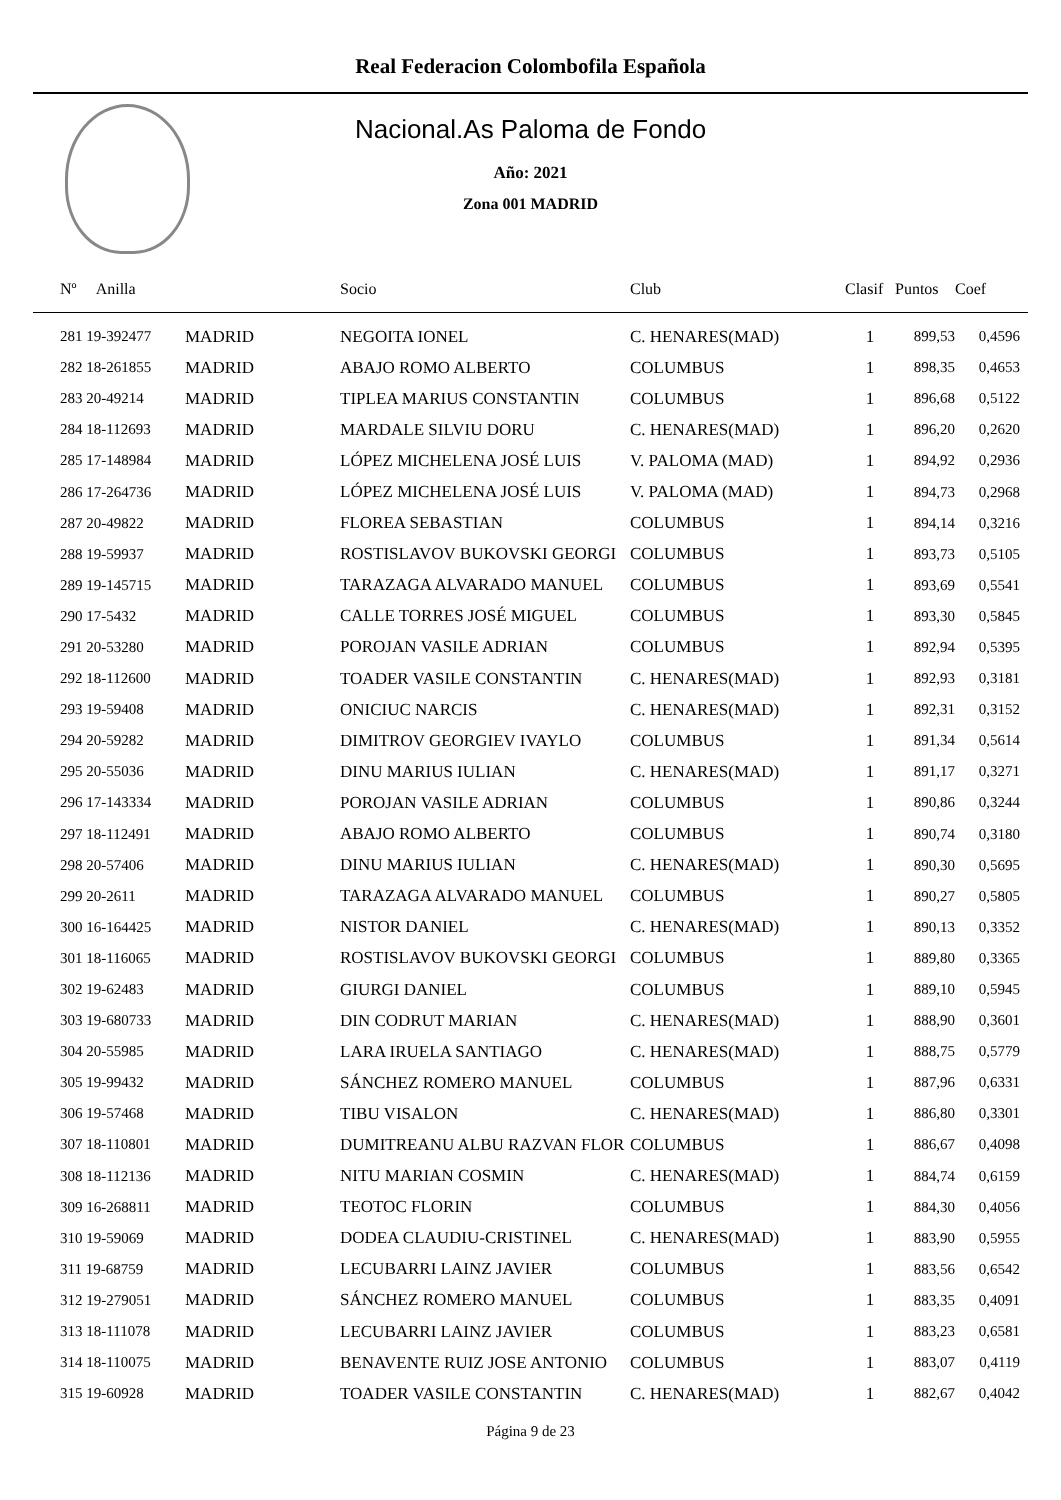Real Federacion Colombofila Española
Nacional.As Paloma de Fondo
Año: 2021
Zona 001 MADRID
| Nº Anilla | | Socio | Club | Clasif | Puntos | Coef |
| --- | --- | --- | --- | --- | --- | --- |
| 281 19-392477 | MADRID | NEGOITA IONEL | C. HENARES(MAD) | 1 | 899,53 | 0,4596 |
| 282 18-261855 | MADRID | ABAJO ROMO ALBERTO | COLUMBUS | 1 | 898,35 | 0,4653 |
| 283 20-49214 | MADRID | TIPLEA MARIUS CONSTANTIN | COLUMBUS | 1 | 896,68 | 0,5122 |
| 284 18-112693 | MADRID | MARDALE SILVIU DORU | C. HENARES(MAD) | 1 | 896,20 | 0,2620 |
| 285 17-148984 | MADRID | LÓPEZ MICHELENA JOSÉ LUIS | V. PALOMA (MAD) | 1 | 894,92 | 0,2936 |
| 286 17-264736 | MADRID | LÓPEZ MICHELENA JOSÉ LUIS | V. PALOMA (MAD) | 1 | 894,73 | 0,2968 |
| 287 20-49822 | MADRID | FLOREA SEBASTIAN | COLUMBUS | 1 | 894,14 | 0,3216 |
| 288 19-59937 | MADRID | ROSTISLAVOV BUKOVSKI GEORGI | COLUMBUS | 1 | 893,73 | 0,5105 |
| 289 19-145715 | MADRID | TARAZAGA ALVARADO MANUEL | COLUMBUS | 1 | 893,69 | 0,5541 |
| 290 17-5432 | MADRID | CALLE TORRES JOSÉ MIGUEL | COLUMBUS | 1 | 893,30 | 0,5845 |
| 291 20-53280 | MADRID | POROJAN VASILE ADRIAN | COLUMBUS | 1 | 892,94 | 0,5395 |
| 292 18-112600 | MADRID | TOADER VASILE CONSTANTIN | C. HENARES(MAD) | 1 | 892,93 | 0,3181 |
| 293 19-59408 | MADRID | ONICIUC NARCIS | C. HENARES(MAD) | 1 | 892,31 | 0,3152 |
| 294 20-59282 | MADRID | DIMITROV GEORGIEV IVAYLO | COLUMBUS | 1 | 891,34 | 0,5614 |
| 295 20-55036 | MADRID | DINU MARIUS IULIAN | C. HENARES(MAD) | 1 | 891,17 | 0,3271 |
| 296 17-143334 | MADRID | POROJAN VASILE ADRIAN | COLUMBUS | 1 | 890,86 | 0,3244 |
| 297 18-112491 | MADRID | ABAJO ROMO ALBERTO | COLUMBUS | 1 | 890,74 | 0,3180 |
| 298 20-57406 | MADRID | DINU MARIUS IULIAN | C. HENARES(MAD) | 1 | 890,30 | 0,5695 |
| 299 20-2611 | MADRID | TARAZAGA ALVARADO MANUEL | COLUMBUS | 1 | 890,27 | 0,5805 |
| 300 16-164425 | MADRID | NISTOR DANIEL | C. HENARES(MAD) | 1 | 890,13 | 0,3352 |
| 301 18-116065 | MADRID | ROSTISLAVOV BUKOVSKI GEORGI | COLUMBUS | 1 | 889,80 | 0,3365 |
| 302 19-62483 | MADRID | GIURGI DANIEL | COLUMBUS | 1 | 889,10 | 0,5945 |
| 303 19-680733 | MADRID | DIN CODRUT MARIAN | C. HENARES(MAD) | 1 | 888,90 | 0,3601 |
| 304 20-55985 | MADRID | LARA IRUELA SANTIAGO | C. HENARES(MAD) | 1 | 888,75 | 0,5779 |
| 305 19-99432 | MADRID | SÁNCHEZ ROMERO MANUEL | COLUMBUS | 1 | 887,96 | 0,6331 |
| 306 19-57468 | MADRID | TIBU VISALON | C. HENARES(MAD) | 1 | 886,80 | 0,3301 |
| 307 18-110801 | MADRID | DUMITREANU ALBU RAZVAN FLOR | COLUMBUS | 1 | 886,67 | 0,4098 |
| 308 18-112136 | MADRID | NITU MARIAN COSMIN | C. HENARES(MAD) | 1 | 884,74 | 0,6159 |
| 309 16-268811 | MADRID | TEOTOC FLORIN | COLUMBUS | 1 | 884,30 | 0,4056 |
| 310 19-59069 | MADRID | DODEA CLAUDIU-CRISTINEL | C. HENARES(MAD) | 1 | 883,90 | 0,5955 |
| 311 19-68759 | MADRID | LECUBARRI LAINZ JAVIER | COLUMBUS | 1 | 883,56 | 0,6542 |
| 312 19-279051 | MADRID | SÁNCHEZ ROMERO MANUEL | COLUMBUS | 1 | 883,35 | 0,4091 |
| 313 18-111078 | MADRID | LECUBARRI LAINZ JAVIER | COLUMBUS | 1 | 883,23 | 0,6581 |
| 314 18-110075 | MADRID | BENAVENTE RUIZ JOSE ANTONIO | COLUMBUS | 1 | 883,07 | 0,4119 |
| 315 19-60928 | MADRID | TOADER VASILE CONSTANTIN | C. HENARES(MAD) | 1 | 882,67 | 0,4042 |
Página 9 de 23